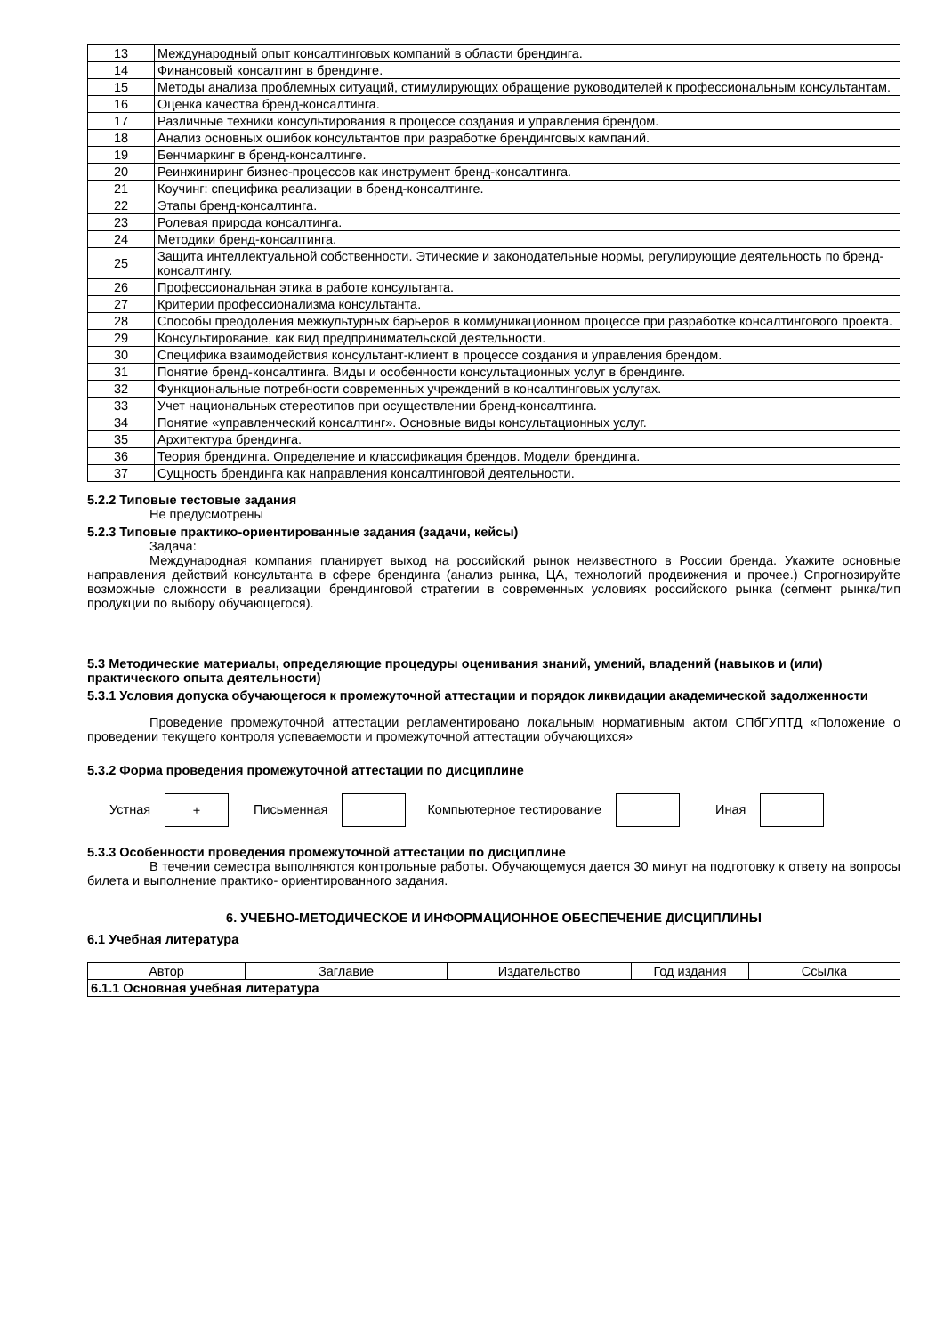| 13 | Международный опыт консалтинговых компаний в области брендинга. |
| 14 | Финансовый консалтинг в брендинге. |
| 15 | Методы анализа проблемных ситуаций, стимулирующих обращение руководителей к профессиональным консультантам. |
| 16 | Оценка качества бренд-консалтинга. |
| 17 | Различные техники консультирования в процессе создания и управления брендом. |
| 18 | Анализ основных ошибок консультантов при разработке брендинговых кампаний. |
| 19 | Бенчмаркинг в бренд-консалтинге. |
| 20 | Реинжиниринг бизнес-процессов как инструмент бренд-консалтинга. |
| 21 | Коучинг: специфика реализации в бренд-консалтинге. |
| 22 | Этапы бренд-консалтинга. |
| 23 | Ролевая природа консалтинга. |
| 24 | Методики бренд-консалтинга. |
| 25 | Защита интеллектуальной собственности. Этические и законодательные нормы, регулирующие деятельность по бренд-консалтингу. |
| 26 | Профессиональная этика в работе консультанта. |
| 27 | Критерии профессионализма консультанта. |
| 28 | Способы преодоления межкультурных барьеров в коммуникационном процессе при разработке консалтингового проекта. |
| 29 | Консультирование, как вид предпринимательской деятельности. |
| 30 | Специфика взаимодействия консультант-клиент в процессе создания и управления брендом. |
| 31 | Понятие бренд-консалтинга. Виды и особенности консультационных услуг в брендинге. |
| 32 | Функциональные потребности современных учреждений в консалтинговых услугах. |
| 33 | Учет национальных стереотипов при осуществлении бренд-консалтинга. |
| 34 | Понятие «управленческий консалтинг». Основные виды консультационных услуг. |
| 35 | Архитектура брендинга. |
| 36 | Теория брендинга. Определение и классификация брендов. Модели брендинга. |
| 37 | Сущность брендинга как направления консалтинговой деятельности. |
5.2.2 Типовые тестовые задания
Не предусмотрены
5.2.3 Типовые практико-ориентированные задания (задачи, кейсы)
Задача:
Международная компания планирует выход на российский рынок неизвестного в России бренда. Укажите основные направления действий консультанта в сфере брендинга (анализ рынка, ЦА, технологий продвижения и прочее.) Спрогнозируйте возможные сложности в реализации брендинговой стратегии в современных условиях российского рынка (сегмент рынка/тип продукции по выбору обучающегося).
5.3 Методические материалы, определяющие процедуры оценивания знаний, умений, владений (навыков и (или) практического опыта деятельности)
5.3.1 Условия допуска обучающегося к промежуточной аттестации и порядок ликвидации академической задолженности
Проведение промежуточной аттестации регламентировано локальным нормативным актом СПбГУПТД «Положение о проведении текущего контроля успеваемости и промежуточной аттестации обучающихся»
5.3.2 Форма проведения промежуточной аттестации по дисциплине
Устная + Письменная Компьютерное тестирование Иная
5.3.3 Особенности проведения промежуточной аттестации по дисциплине
В течении семестра выполняются контрольные работы. Обучающемуся дается 30 минут на подготовку к ответу на вопросы билета и выполнение практико- ориентированного задания.
6. УЧЕБНО-МЕТОДИЧЕСКОЕ И ИНФОРМАЦИОННОЕ ОБЕСПЕЧЕНИЕ ДИСЦИПЛИНЫ
6.1 Учебная литература
| Автор | Заглавие | Издательство | Год издания | Ссылка |
| --- | --- | --- | --- | --- |
| 6.1.1 Основная учебная литература | | | | |